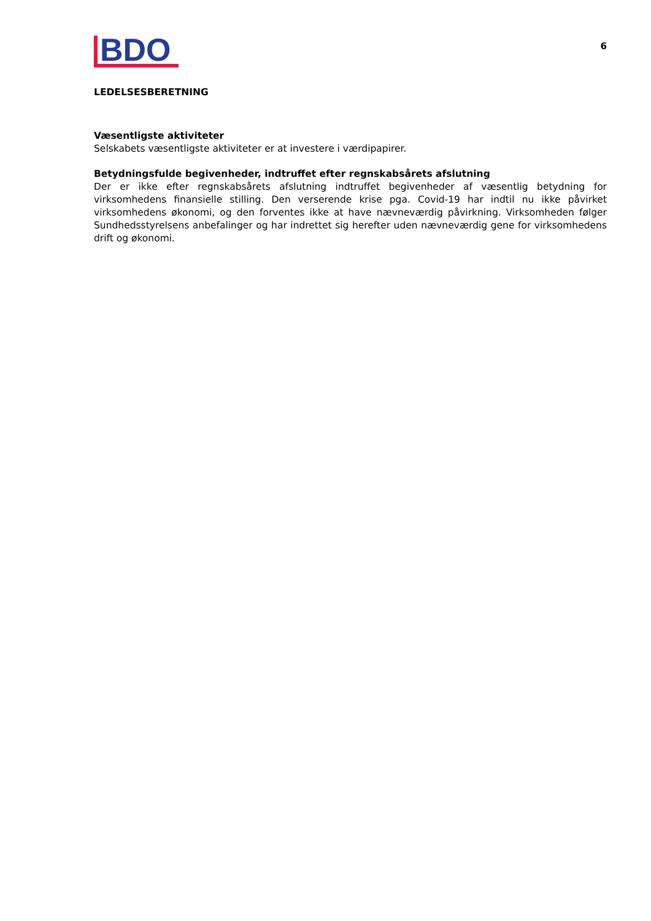BDO
6
LEDELSESBERETNING
Væsentligste aktiviteter
Selskabets væsentligste aktiviteter er at investere i værdipapirer.
Betydningsfulde begivenheder, indtruffet efter regnskabsårets afslutning
Der er ikke efter regnskabsårets afslutning indtruffet begivenheder af væsentlig betydning for virksomhedens finansielle stilling. Den verserende krise pga. Covid-19 har indtil nu ikke påvirket virksomhedens økonomi, og den forventes ikke at have nævneværdig påvirkning. Virksomheden følger Sundhedsstyrelsens anbefalinger og har indrettet sig herefter uden nævneværdig gene for virksomhedens drift og økonomi.